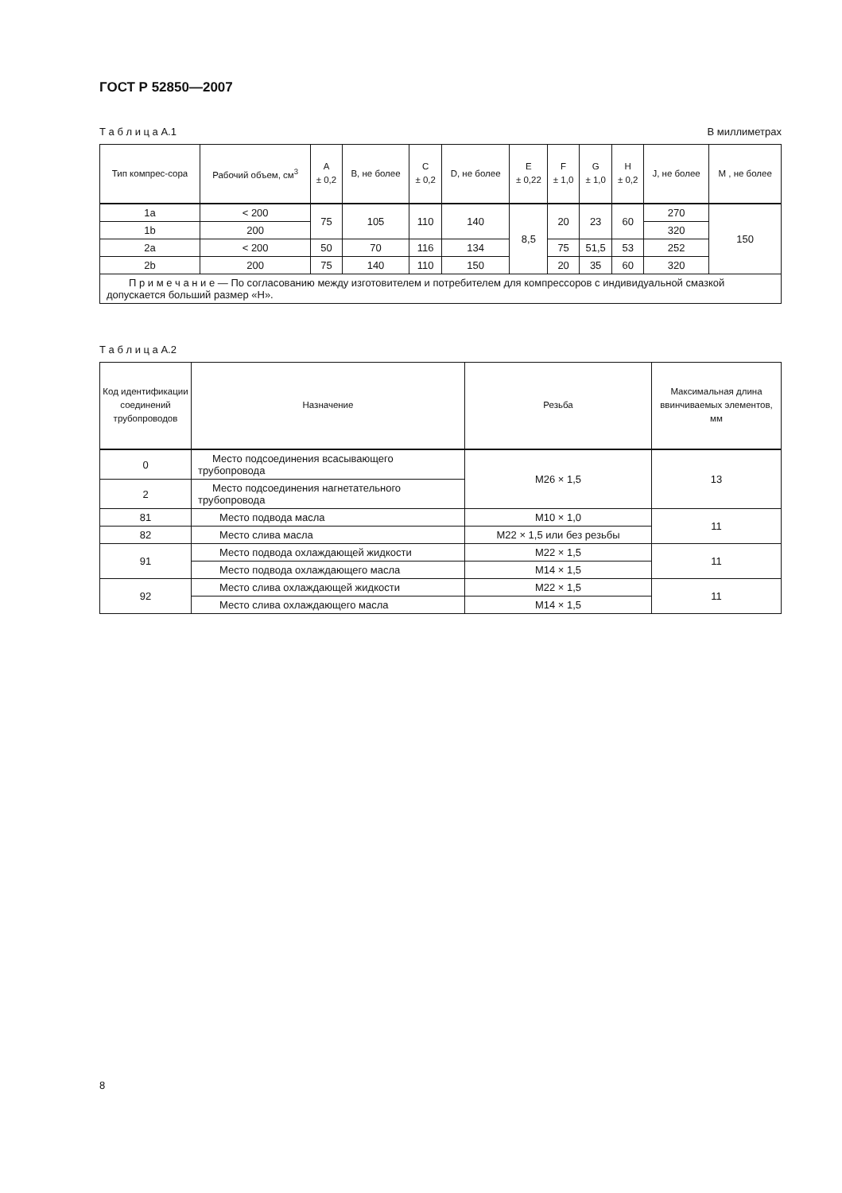ГОСТ Р 52850—2007
Т а б л и ц а А.1 В миллиметрах
| Тип компрес-сора | Рабочий объем, см<sup>3</sup> | A ± 0,2 | B, не более | C ± 0,2 | D, не более | E ± 0,22 | F ± 1,0 | G ± 1,0 | H ± 0,2 | J, не более | M , не более |
| --- | --- | --- | --- | --- | --- | --- | --- | --- | --- | --- | --- |
| 1a | < 200 | 75 | 105 | 110 | 140 | 8,5 | 20 | 23 | 60 | 270 | 150 |
| 1b | 200 | | | | | | | | | 320 | |
| 2a | < 200 | 50 | 70 | 116 | 134 | | 75 | 51,5 | 53 | 252 | |
| 2b | 200 | 75 | 140 | 110 | 150 | | 20 | 35 | 60 | 320 | |
| П р и м е ч а н и е — По согласованию между изготовителем и потребителем для компрессоров с индивидуальной смазкой допускается больший размер «H». | | | | | | | | | | | |
Т а б л и ц а А.2
| Код идентификации соединений трубопроводов | Назначение | Резьба | Максимальная длина ввинчиваемых элементов, мм |
| --- | --- | --- | --- |
| 0 | Место подсоединения всасывающего трубопровода | M26 × 1,5 | 13 |
| 2 | Место подсоединения нагнетательного трубопровода | | |
| 81 | Место подвода масла | M10 × 1,0 | 11 |
| 82 | Место слива масла | M22 × 1,5 или без резьбы | |
| 91 | Место подвода охлаждающей жидкости | M22 × 1,5 | 11 |
| | Место подвода охлаждающего масла | M14 × 1,5 | |
| 92 | Место слива охлаждающей жидкости | M22 × 1,5 | 11 |
| | Место слива охлаждающего масла | M14 × 1,5 | |
8